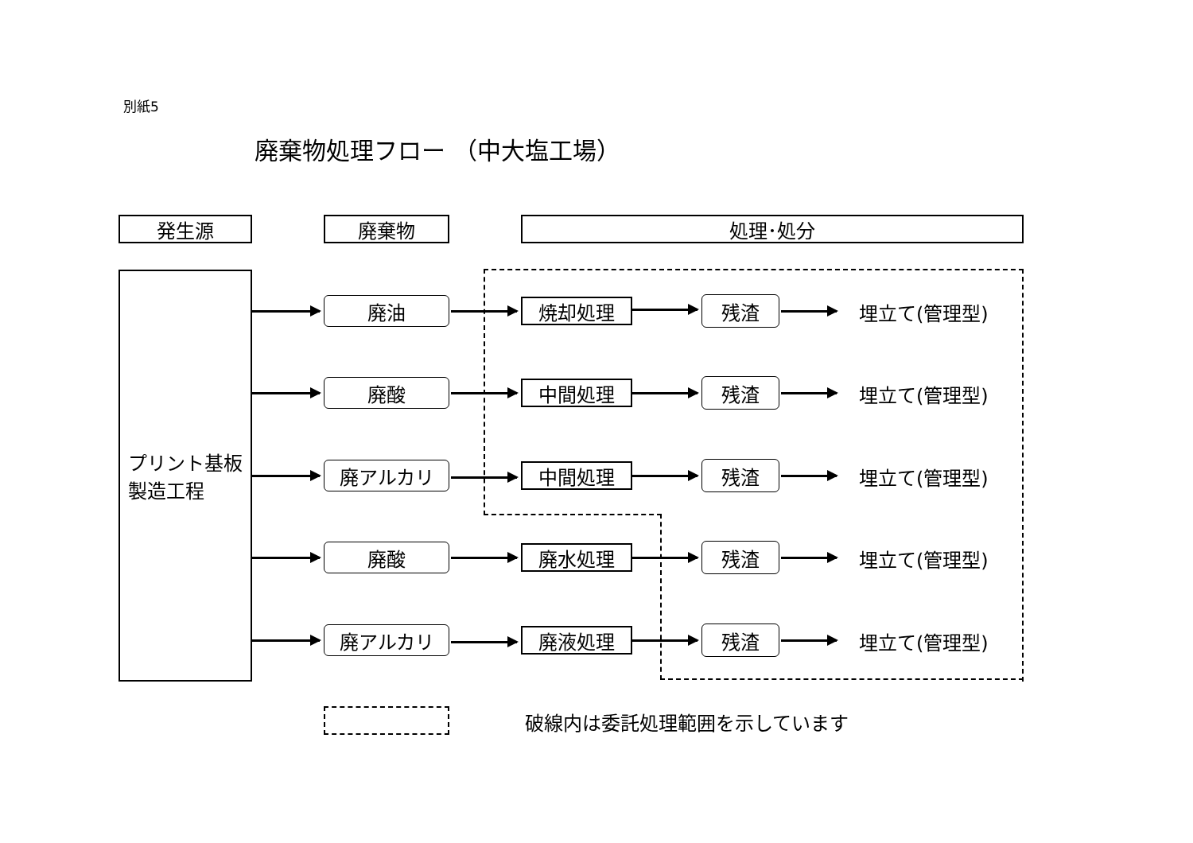別紙5
廃棄物処理フロー （中大塩工場）
発生源 廃棄物 処理･処分
プリント基板
製造工程
廃油 焼却処理 残渣 埋立て(管理型)
廃酸 中間処理 残渣 埋立て(管理型)
廃アルカリ 中間処理 残渣 埋立て(管理型)
廃酸 廃水処理 残渣 埋立て(管理型)
廃アルカリ 廃液処理 残渣 埋立て(管理型)
破線内は委託処理範囲を示しています